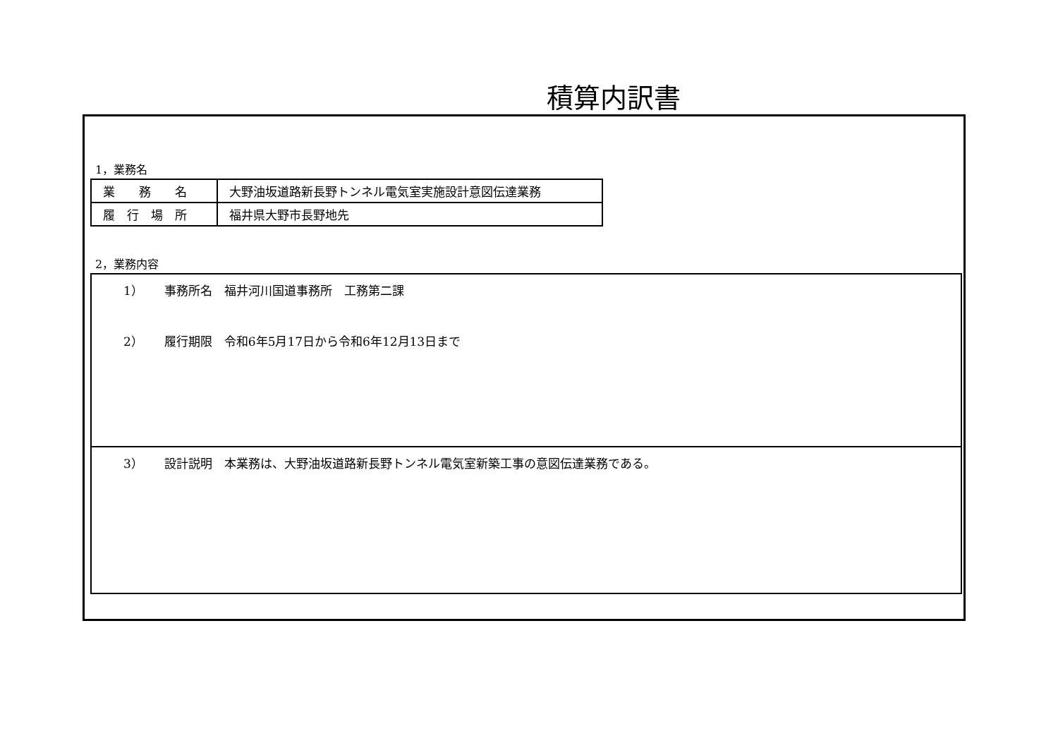積算内訳書
1，業務名
| 業 務 名 | 大野油坂道路新長野トンネル電気室実施設計意図伝達業務 |
| 履 行 場 所 | 福井県大野市長野地先 |
2，業務内容
1） 事務所名　福井河川国道事務所　工務第二課
2） 履行期限　令和6年5月17日から令和6年12月13日まで
3） 設計説明　本業務は、大野油坂道路新長野トンネル電気室新築工事の意図伝達業務である。